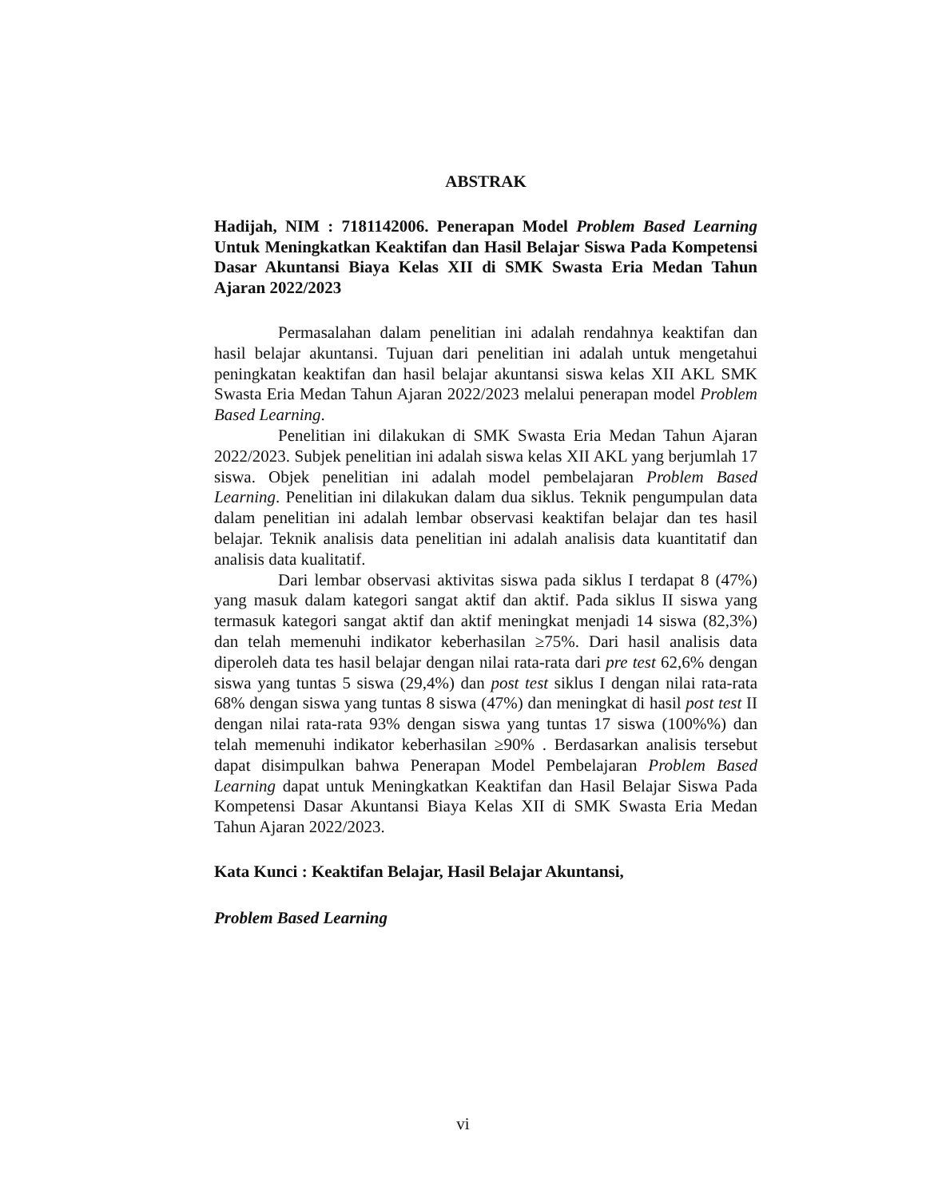ABSTRAK
Hadijah, NIM : 7181142006. Penerapan Model Problem Based Learning Untuk Meningkatkan Keaktifan dan Hasil Belajar Siswa Pada Kompetensi Dasar Akuntansi Biaya Kelas XII di SMK Swasta Eria Medan Tahun Ajaran 2022/2023
Permasalahan dalam penelitian ini adalah rendahnya keaktifan dan hasil belajar akuntansi. Tujuan dari penelitian ini adalah untuk mengetahui peningkatan keaktifan dan hasil belajar akuntansi siswa kelas XII AKL SMK Swasta Eria Medan Tahun Ajaran 2022/2023 melalui penerapan model Problem Based Learning.
Penelitian ini dilakukan di SMK Swasta Eria Medan Tahun Ajaran 2022/2023. Subjek penelitian ini adalah siswa kelas XII AKL yang berjumlah 17 siswa. Objek penelitian ini adalah model pembelajaran Problem Based Learning. Penelitian ini dilakukan dalam dua siklus. Teknik pengumpulan data dalam penelitian ini adalah lembar observasi keaktifan belajar dan tes hasil belajar. Teknik analisis data penelitian ini adalah analisis data kuantitatif dan analisis data kualitatif.
Dari lembar observasi aktivitas siswa pada siklus I terdapat 8 (47%) yang masuk dalam kategori sangat aktif dan aktif. Pada siklus II siswa yang termasuk kategori sangat aktif dan aktif meningkat menjadi 14 siswa (82,3%) dan telah memenuhi indikator keberhasilan ≥75%. Dari hasil analisis data diperoleh data tes hasil belajar dengan nilai rata-rata dari pre test 62,6% dengan siswa yang tuntas 5 siswa (29,4%) dan post test siklus I dengan nilai rata-rata 68% dengan siswa yang tuntas 8 siswa (47%) dan meningkat di hasil post test II dengan nilai rata-rata 93% dengan siswa yang tuntas 17 siswa (100%%) dan telah memenuhi indikator keberhasilan ≥90% . Berdasarkan analisis tersebut dapat disimpulkan bahwa Penerapan Model Pembelajaran Problem Based Learning dapat untuk Meningkatkan Keaktifan dan Hasil Belajar Siswa Pada Kompetensi Dasar Akuntansi Biaya Kelas XII di SMK Swasta Eria Medan Tahun Ajaran 2022/2023.
Kata Kunci : Keaktifan Belajar, Hasil Belajar Akuntansi,
Problem Based Learning
vi